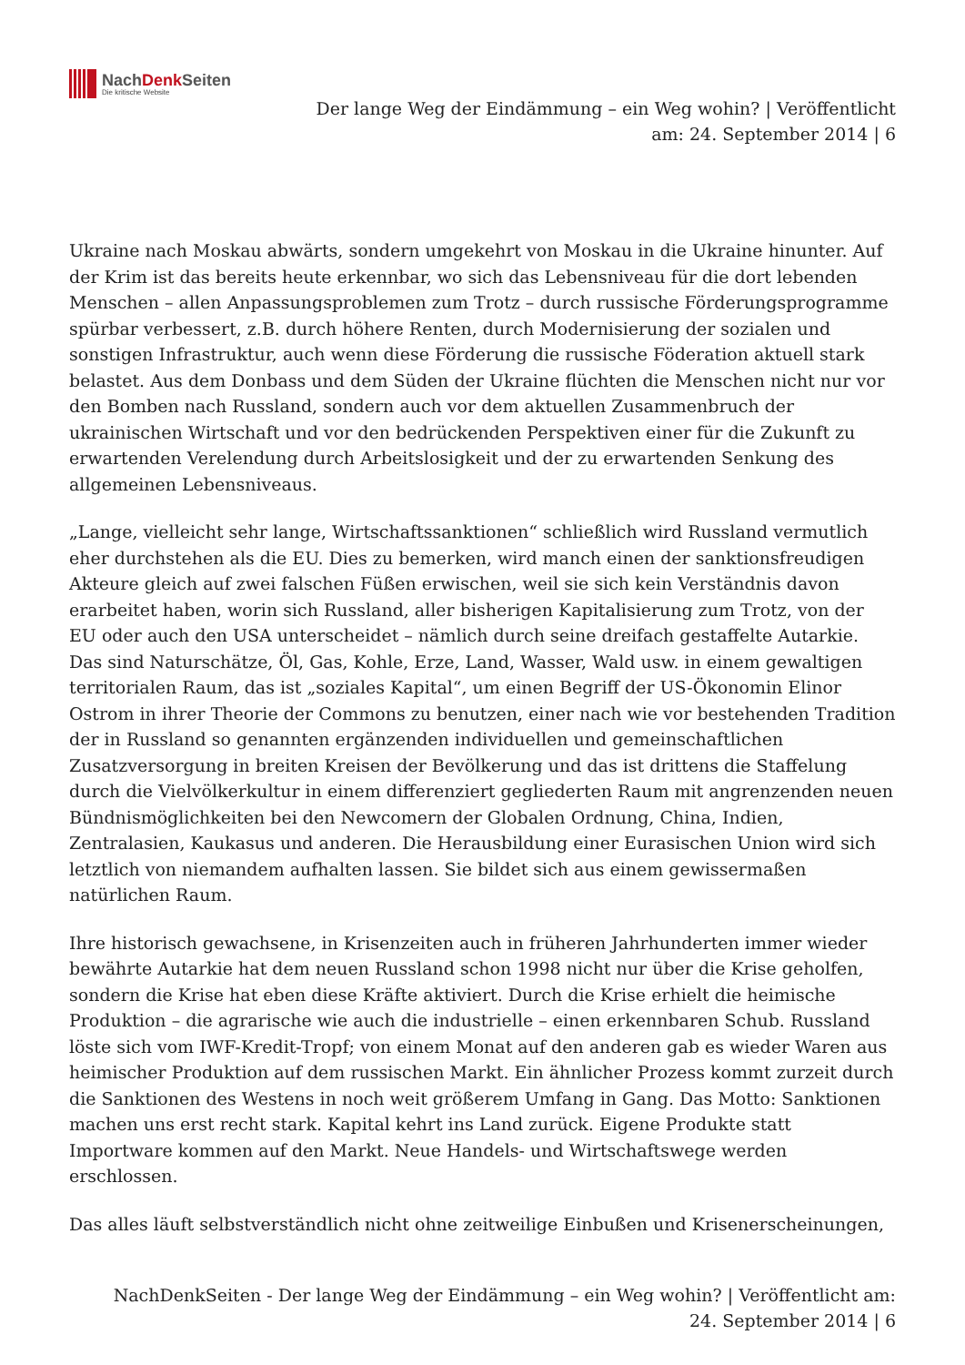NachDenk Seiten
Die kritische Website
Der lange Weg der Eindämmung – ein Weg wohin? | Veröffentlicht am: 24. September 2014 | 6
Ukraine nach Moskau abwärts, sondern umgekehrt von Moskau in die Ukraine hinunter. Auf der Krim ist das bereits heute erkennbar, wo sich das Lebensniveau für die dort lebenden Menschen – allen Anpassungsproblemen zum Trotz – durch russische Förderungsprogramme spürbar verbessert, z.B. durch höhere Renten, durch Modernisierung der sozialen und sonstigen Infrastruktur, auch wenn diese Förderung die russische Föderation aktuell stark belastet. Aus dem Donbass und dem Süden der Ukraine flüchten die Menschen nicht nur vor den Bomben nach Russland, sondern auch vor dem aktuellen Zusammenbruch der ukrainischen Wirtschaft und vor den bedrückenden Perspektiven einer für die Zukunft zu erwartenden Verelendung durch Arbeitslosigkeit und der zu erwartenden Senkung des allgemeinen Lebensniveaus.
„Lange, vielleicht sehr lange, Wirtschaftssanktionen“ schließlich wird Russland vermutlich eher durchstehen als die EU. Dies zu bemerken, wird manch einen der sanktionsfreudigen Akteure gleich auf zwei falschen Füßen erwischen, weil sie sich kein Verständnis davon erarbeitet haben, worin sich Russland, aller bisherigen Kapitalisierung zum Trotz, von der EU oder auch den USA unterscheidet – nämlich durch seine dreifach gestaffelte Autarkie. Das sind Naturschätze, Öl, Gas, Kohle, Erze, Land, Wasser, Wald usw. in einem gewaltigen territorialen Raum, das ist „soziales Kapital“, um einen Begriff der US-Ökonomin Elinor Ostrom in ihrer Theorie der Commons zu benutzen, einer nach wie vor bestehenden Tradition der in Russland so genannten ergänzenden individuellen und gemeinschaftlichen Zusatzversorgung in breiten Kreisen der Bevölkerung und das ist drittens die Staffelung durch die Vielvölkerkultur in einem differenziert gegliederten Raum mit angrenzenden neuen Bündnismöglichkeiten bei den Newcomern der Globalen Ordnung, China, Indien, Zentralasien, Kaukasus und anderen. Die Herausbildung einer Eurasischen Union wird sich letztlich von niemandem aufhalten lassen. Sie bildet sich aus einem gewissermaßen natürlichen Raum.
Ihre historisch gewachsene, in Krisenzeiten auch in früheren Jahrhunderten immer wieder bewährte Autarkie hat dem neuen Russland schon 1998 nicht nur über die Krise geholfen, sondern die Krise hat eben diese Kräfte aktiviert. Durch die Krise erhielt die heimische Produktion – die agrarische wie auch die industrielle – einen erkennbaren Schub. Russland löste sich vom IWF-Kredit-Tropf; von einem Monat auf den anderen gab es wieder Waren aus heimischer Produktion auf dem russischen Markt. Ein ähnlicher Prozess kommt zurzeit durch die Sanktionen des Westens in noch weit größerem Umfang in Gang. Das Motto: Sanktionen machen uns erst recht stark. Kapital kehrt ins Land zurück. Eigene Produkte statt Importware kommen auf den Markt. Neue Handels- und Wirtschaftswege werden erschlossen.
Das alles läuft selbstverständlich nicht ohne zeitweilige Einbußen und Krisenerscheinungen,
NachDenkSeiten - Der lange Weg der Eindämmung – ein Weg wohin? | Veröffentlicht am: 24. September 2014 | 6